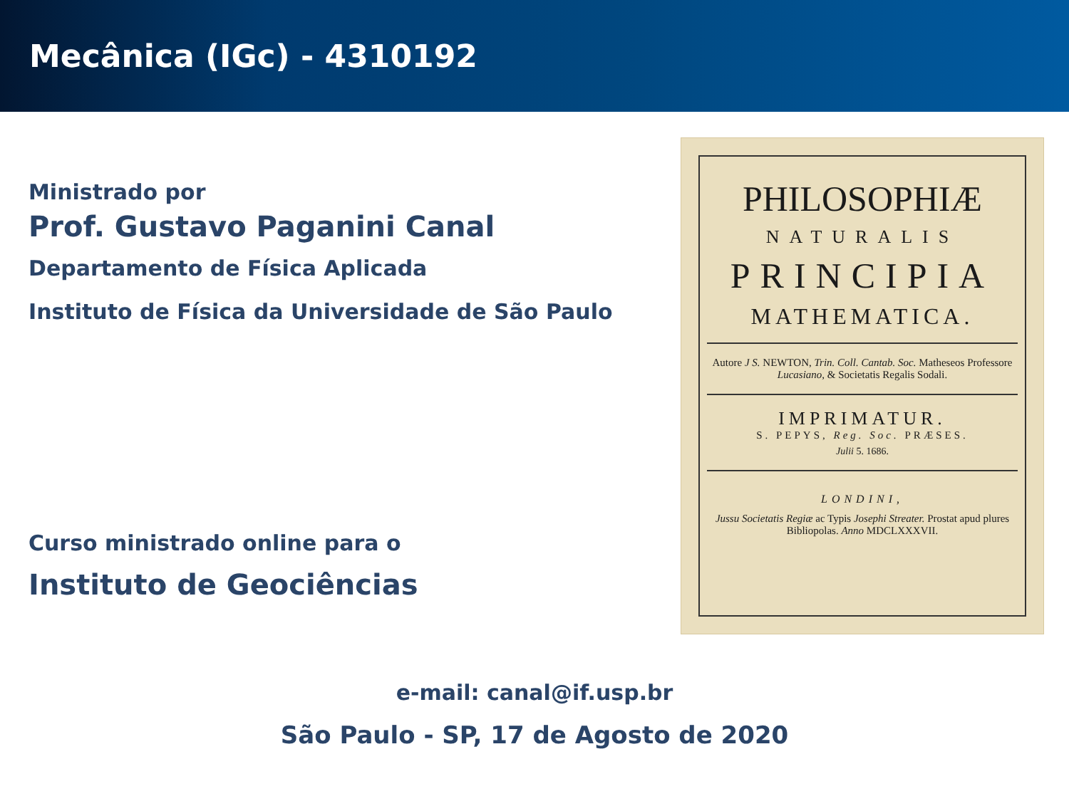Mecânica (IGc) - 4310192
Ministrado por
Prof. Gustavo Paganini Canal
Departamento de Física Aplicada
Instituto de Física da Universidade de São Paulo
Curso ministrado online para o
Instituto de Geociências
PHILOSOPHIÆ
NATURALIS
PRINCIPIA
MATHEMATICA.
Autore J S. NEWTON, Trin. Coll. Cantab. Soc. Matheseos Professore Lucasiano, & Societatis Regalis Sodali.
IMPRIMATUR.
S. PEPYS, Reg. Soc. PRÆSES.
Julii 5. 1686.
LONDINI,
Jussu Societatis Regiæ ac Typis Josephi Streater. Prostat apud plures Bibliopolas. Anno MDCLXXXVII.
e-mail: canal@if.usp.br
São Paulo - SP, 17 de Agosto de 2020